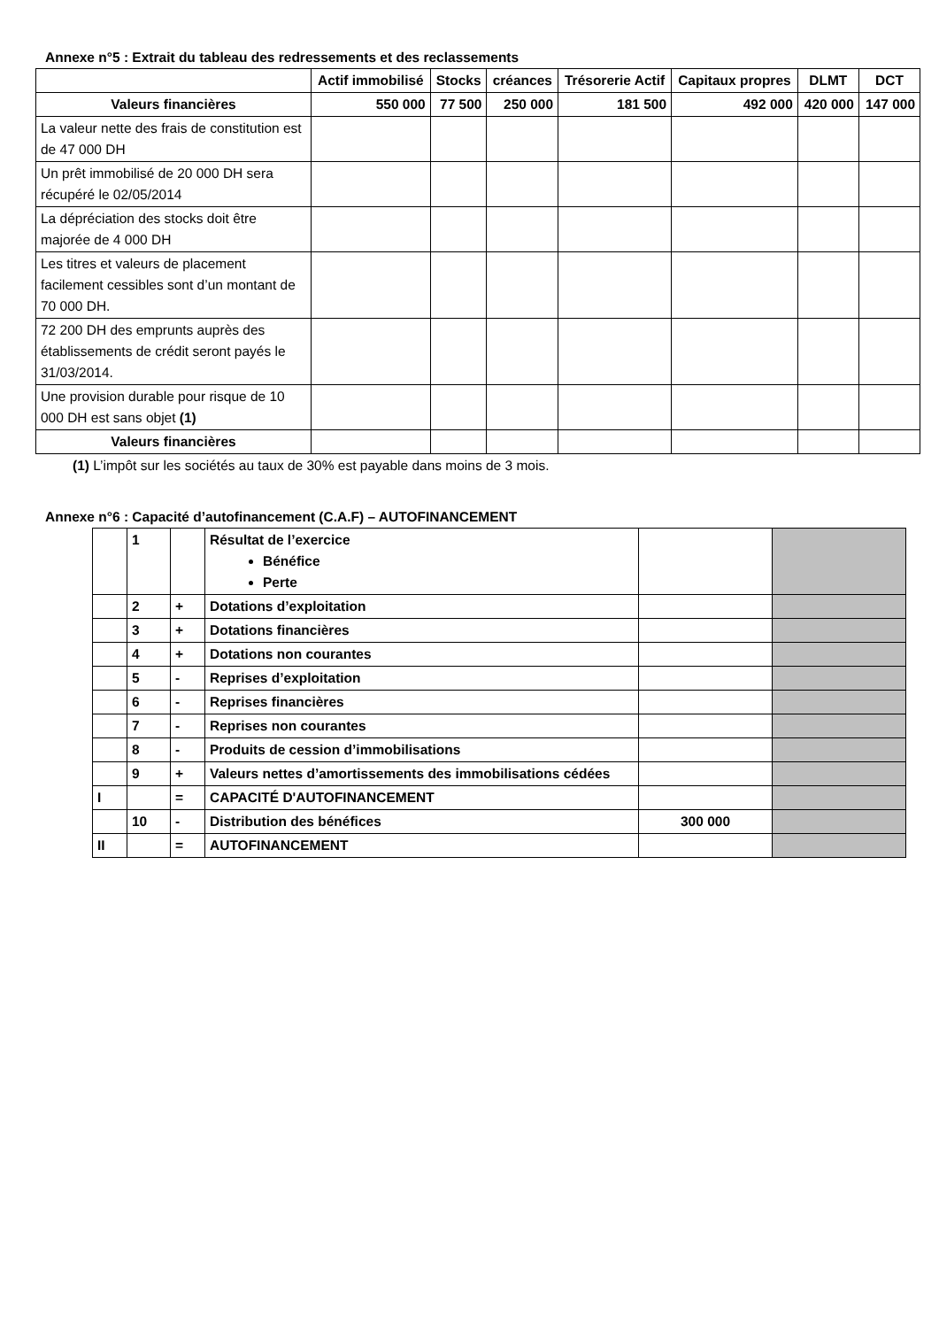Annexe n°5 : Extrait du tableau des redressements et des reclassements
| | Actif immobilisé | Stocks | créances | Trésorerie Actif | Capitaux propres | DLMT | DCT |
| --- | --- | --- | --- | --- | --- | --- | --- |
| Valeurs financières | 550 000 | 77 500 | 250 000 | 181 500 | 492 000 | 420 000 | 147 000 |
| La valeur nette des frais de constitution est de 47 000 DH | | | | | | | |
| Un prêt immobilisé de 20 000 DH sera récupéré le 02/05/2014 | | | | | | | |
| La dépréciation des stocks doit être majorée de 4 000 DH | | | | | | | |
| Les titres et valeurs de placement facilement cessibles sont d’un montant de 70 000 DH. | | | | | | | |
| 72 200 DH des emprunts auprès des établissements de crédit seront payés le 31/03/2014. | | | | | | | |
| Une provision durable pour risque de 10 000 DH est sans objet (1) | | | | | | | |
| Valeurs financières | | | | | | | |
(1) L’impôt sur les sociétés au taux de 30% est payable dans moins de 3 mois.
Annexe n°6 : Capacité d’autofinancement (C.A.F) – AUTOFINANCEMENT
| | 1 | | Résultat de l’exercice Bénéfice Perte | | |
| | 2 | + | Dotations d’exploitation | | |
| | 3 | + | Dotations financières | | |
| | 4 | + | Dotations non courantes | | |
| | 5 | - | Reprises d’exploitation | | |
| | 6 | - | Reprises financières | | |
| | 7 | - | Reprises non courantes | | |
| | 8 | - | Produits de cession d’immobilisations | | |
| | 9 | + | Valeurs nettes d’amortissements des immobilisations cédées | | |
| I | | = | CAPACITÉ D'AUTOFINANCEMENT | | |
| | 10 | - | Distribution des bénéfices | 300 000 | |
| II | | = | AUTOFINANCEMENT | | |